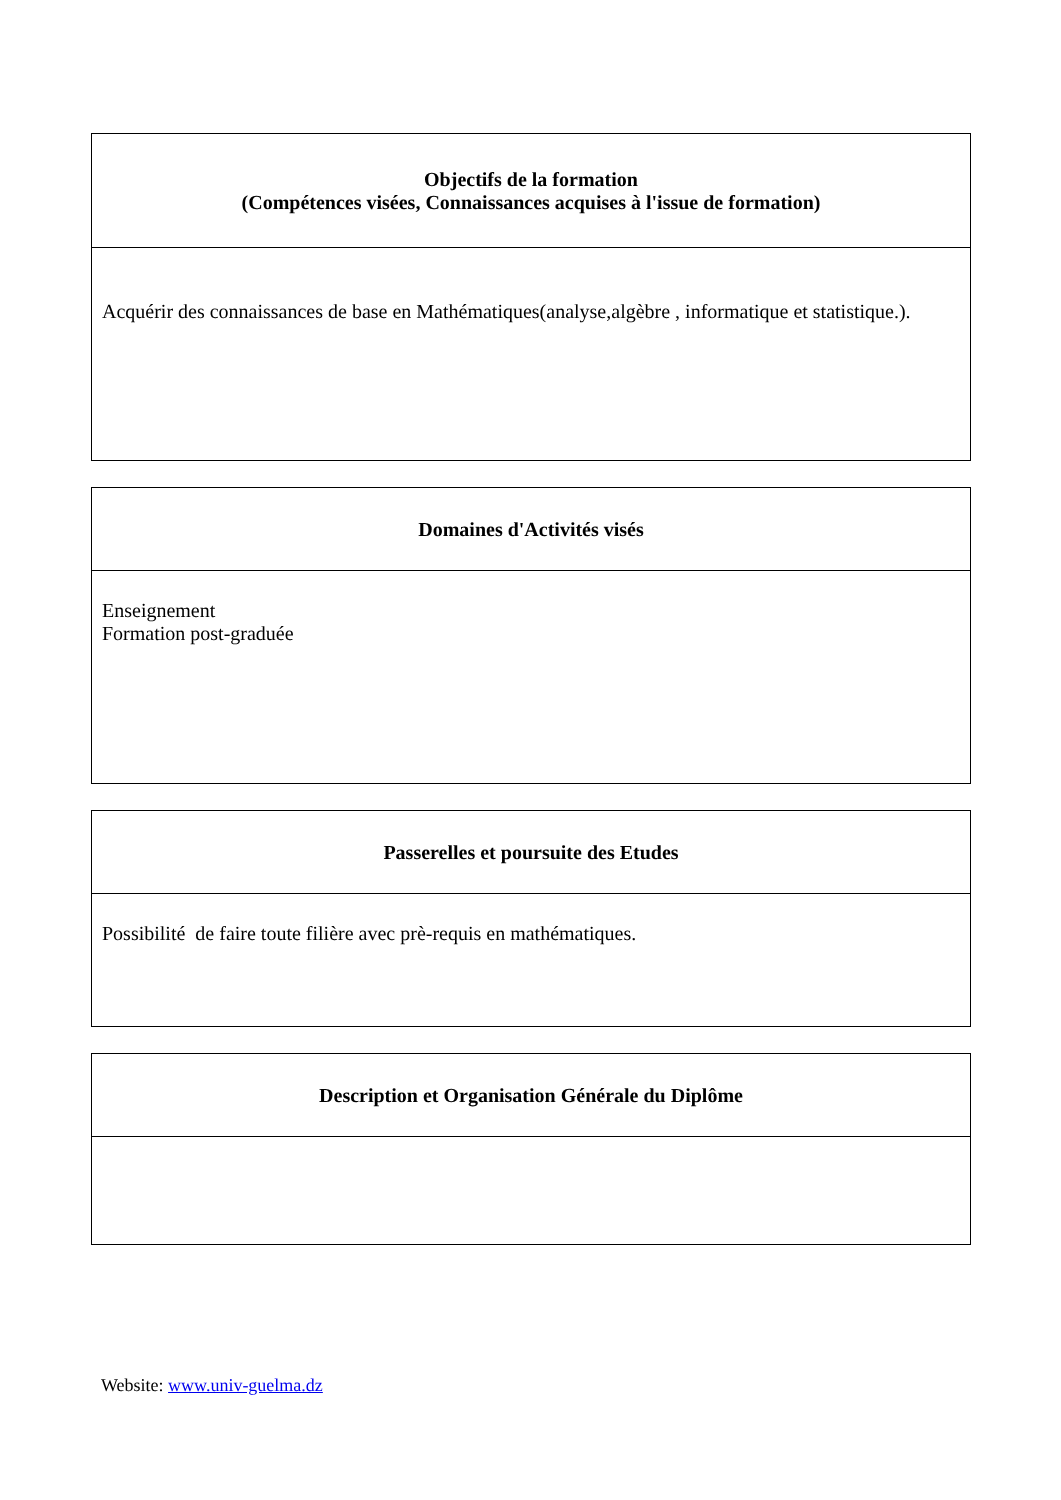| Objectifs de la formation (Compétences visées, Connaissances acquises à l'issue de formation) |
| --- |
| Acquérir des connaissances de base en Mathématiques(analyse,algèbre , informatique et statistique.). |
| Domaines d'Activités visés |
| --- |
| Enseignement Formation post-graduée |
| Passerelles et poursuite des Etudes |
| --- |
| Possibilité de faire toute filière avec prè-requis en mathématiques. |
| Description et Organisation Générale du Diplôme |
| --- |
Website: www.univ-guelma.dz